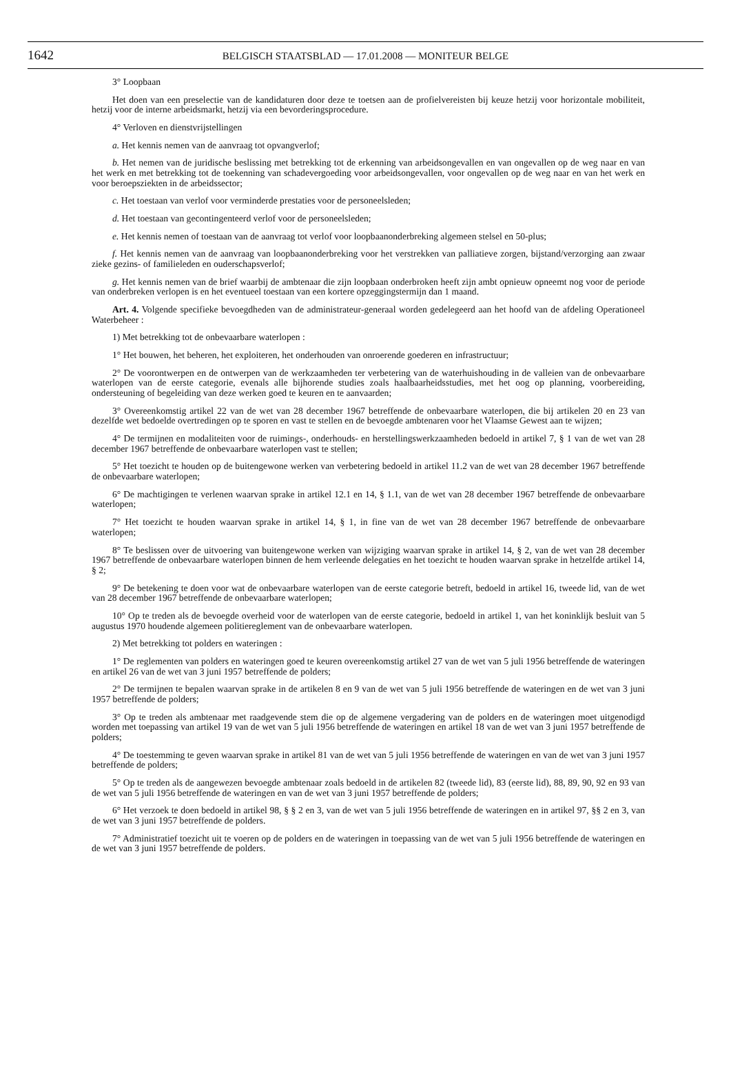1642
BELGISCH STAATSBLAD — 17.01.2008 — MONITEUR BELGE
3° Loopbaan
Het doen van een preselectie van de kandidaturen door deze te toetsen aan de profielvereisten bij keuze hetzij voor horizontale mobiliteit, hetzij voor de interne arbeidsmarkt, hetzij via een bevorderingsprocedure.
4° Verloven en dienstvrijstellingen
a. Het kennis nemen van de aanvraag tot opvangverlof;
b. Het nemen van de juridische beslissing met betrekking tot de erkenning van arbeidsongevallen en van ongevallen op de weg naar en van het werk en met betrekking tot de toekenning van schadevergoeding voor arbeidsongevallen, voor ongevallen op de weg naar en van het werk en voor beroepsziekten in de arbeidssector;
c. Het toestaan van verlof voor verminderde prestaties voor de personeelsleden;
d. Het toestaan van gecontingenteerd verlof voor de personeelsleden;
e. Het kennis nemen of toestaan van de aanvraag tot verlof voor loopbaanonderbreking algemeen stelsel en 50-plus;
f. Het kennis nemen van de aanvraag van loopbaanonderbreking voor het verstrekken van palliatieve zorgen, bijstand/verzorging aan zwaar zieke gezins- of familieleden en ouderschapsverlof;
g. Het kennis nemen van de brief waarbij de ambtenaar die zijn loopbaan onderbroken heeft zijn ambt opnieuw opneemt nog voor de periode van onderbreken verlopen is en het eventueel toestaan van een kortere opzeggingstermijn dan 1 maand.
Art. 4. Volgende specifieke bevoegdheden van de administrateur-generaal worden gedelegeerd aan het hoofd van de afdeling Operationeel Waterbeheer :
1) Met betrekking tot de onbevaarbare waterlopen :
1° Het bouwen, het beheren, het exploiteren, het onderhouden van onroerende goederen en infrastructuur;
2° De voorontwerpen en de ontwerpen van de werkzaamheden ter verbetering van de waterhuishouding in de valleien van de onbevaarbare waterlopen van de eerste categorie, evenals alle bijhorende studies zoals haalbaarheidsstudies, met het oog op planning, voorbereiding, ondersteuning of begeleiding van deze werken goed te keuren en te aanvaarden;
3° Overeenkomstig artikel 22 van de wet van 28 december 1967 betreffende de onbevaarbare waterlopen, die bij artikelen 20 en 23 van dezelfde wet bedoelde overtredingen op te sporen en vast te stellen en de bevoegde ambtenaren voor het Vlaamse Gewest aan te wijzen;
4° De termijnen en modaliteiten voor de ruimings-, onderhouds- en herstellingswerkzaamheden bedoeld in artikel 7, § 1 van de wet van 28 december 1967 betreffende de onbevaarbare waterlopen vast te stellen;
5° Het toezicht te houden op de buitengewone werken van verbetering bedoeld in artikel 11.2 van de wet van 28 december 1967 betreffende de onbevaarbare waterlopen;
6° De machtigingen te verlenen waarvan sprake in artikel 12.1 en 14, § 1.1, van de wet van 28 december 1967 betreffende de onbevaarbare waterlopen;
7° Het toezicht te houden waarvan sprake in artikel 14, § 1, in fine van de wet van 28 december 1967 betreffende de onbevaarbare waterlopen;
8° Te beslissen over de uitvoering van buitengewone werken van wijziging waarvan sprake in artikel 14, § 2, van de wet van 28 december 1967 betreffende de onbevaarbare waterlopen binnen de hem verleende delegaties en het toezicht te houden waarvan sprake in hetzelfde artikel 14, § 2;
9° De betekening te doen voor wat de onbevaarbare waterlopen van de eerste categorie betreft, bedoeld in artikel 16, tweede lid, van de wet van 28 december 1967 betreffende de onbevaarbare waterlopen;
10° Op te treden als de bevoegde overheid voor de waterlopen van de eerste categorie, bedoeld in artikel 1, van het koninklijk besluit van 5 augustus 1970 houdende algemeen politiereglement van de onbevaarbare waterlopen.
2) Met betrekking tot polders en wateringen :
1° De reglementen van polders en wateringen goed te keuren overeenkomstig artikel 27 van de wet van 5 juli 1956 betreffende de wateringen en artikel 26 van de wet van 3 juni 1957 betreffende de polders;
2° De termijnen te bepalen waarvan sprake in de artikelen 8 en 9 van de wet van 5 juli 1956 betreffende de wateringen en de wet van 3 juni 1957 betreffende de polders;
3° Op te treden als ambtenaar met raadgevende stem die op de algemene vergadering van de polders en de wateringen moet uitgenodigd worden met toepassing van artikel 19 van de wet van 5 juli 1956 betreffende de wateringen en artikel 18 van de wet van 3 juni 1957 betreffende de polders;
4° De toestemming te geven waarvan sprake in artikel 81 van de wet van 5 juli 1956 betreffende de wateringen en van de wet van 3 juni 1957 betreffende de polders;
5° Op te treden als de aangewezen bevoegde ambtenaar zoals bedoeld in de artikelen 82 (tweede lid), 83 (eerste lid), 88, 89, 90, 92 en 93 van de wet van 5 juli 1956 betreffende de wateringen en van de wet van 3 juni 1957 betreffende de polders;
6° Het verzoek te doen bedoeld in artikel 98, § § 2 en 3, van de wet van 5 juli 1956 betreffende de wateringen en in artikel 97, §§ 2 en 3, van de wet van 3 juni 1957 betreffende de polders.
7° Administratief toezicht uit te voeren op de polders en de wateringen in toepassing van de wet van 5 juli 1956 betreffende de wateringen en de wet van 3 juni 1957 betreffende de polders.